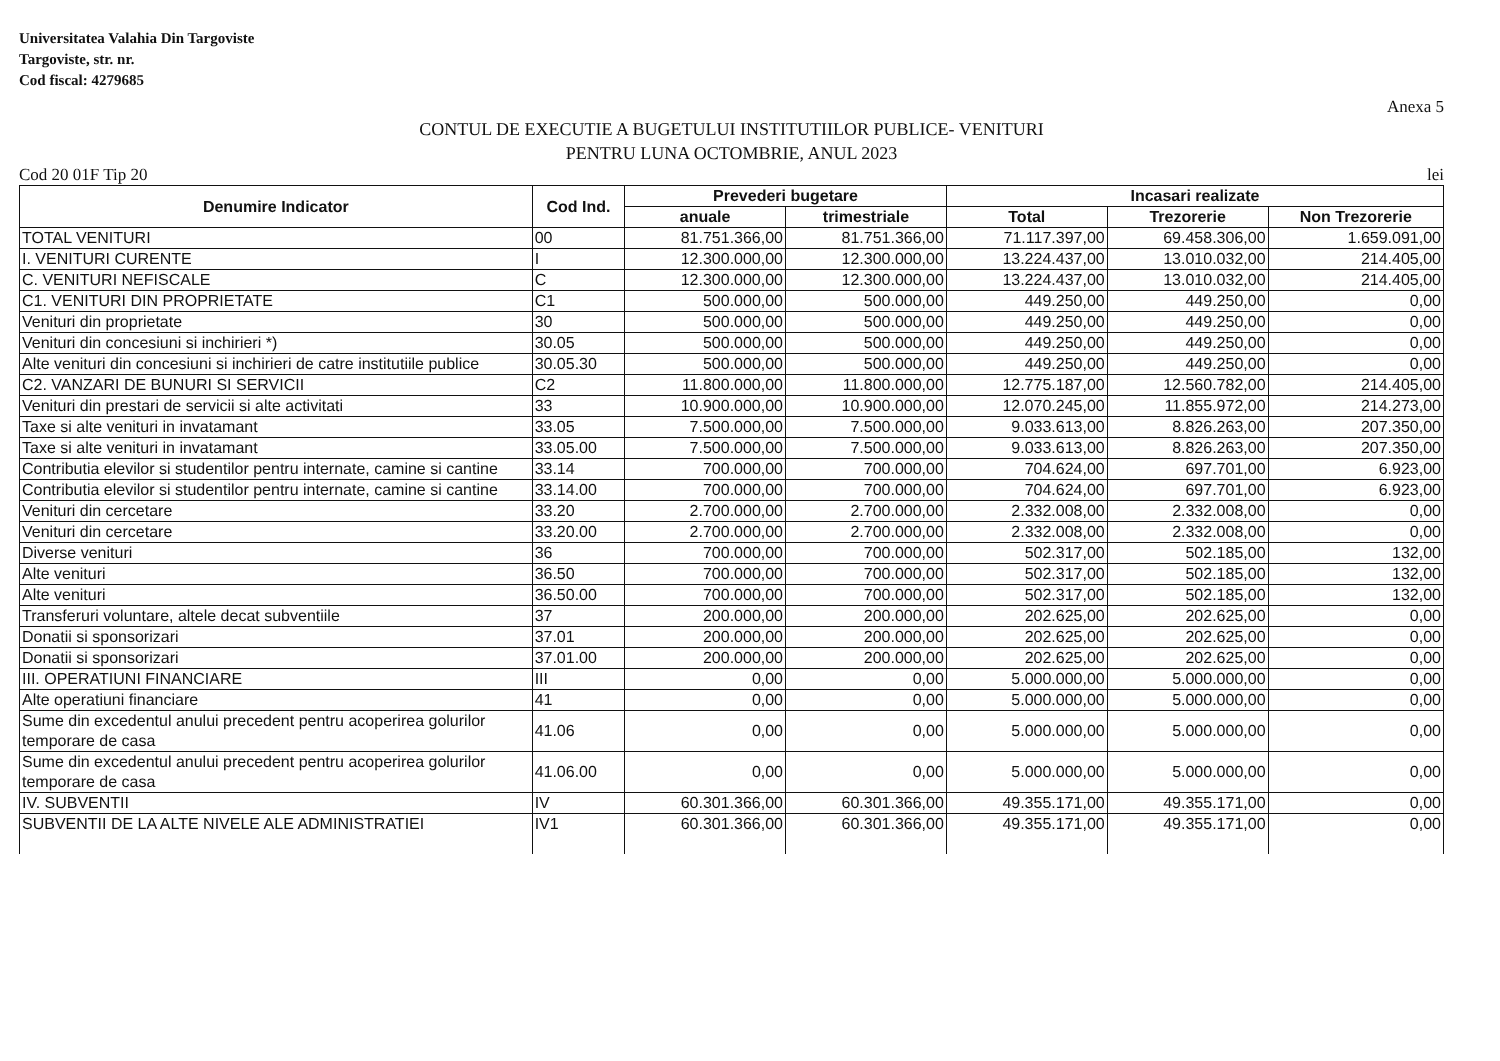Universitatea Valahia Din Targoviste
Targoviste, str. nr.
Cod fiscal: 4279685
Anexa 5
CONTUL DE EXECUTIE A BUGETULUI INSTITUTIILOR PUBLICE- VENITURI
PENTRU LUNA OCTOMBRIE, ANUL 2023
Cod 20 01F Tip 20 lei
| Denumire Indicator | Cod Ind. | Prevederi bugetare | | Incasari realizate | | |
| --- | --- | --- | --- | --- | --- | --- |
| | | anuale | trimestriale | Total | Trezorerie | Non Trezorerie |
| TOTAL VENITURI | 00 | 81.751.366,00 | 81.751.366,00 | 71.117.397,00 | 69.458.306,00 | 1.659.091,00 |
| I. VENITURI CURENTE | I | 12.300.000,00 | 12.300.000,00 | 13.224.437,00 | 13.010.032,00 | 214.405,00 |
| C. VENITURI NEFISCALE | C | 12.300.000,00 | 12.300.000,00 | 13.224.437,00 | 13.010.032,00 | 214.405,00 |
| C1. VENITURI DIN PROPRIETATE | C1 | 500.000,00 | 500.000,00 | 449.250,00 | 449.250,00 | 0,00 |
| Venituri din proprietate | 30 | 500.000,00 | 500.000,00 | 449.250,00 | 449.250,00 | 0,00 |
| Venituri din concesiuni si inchirieri *) | 30.05 | 500.000,00 | 500.000,00 | 449.250,00 | 449.250,00 | 0,00 |
| Alte venituri din concesiuni si inchirieri de catre institutiile publice | 30.05.30 | 500.000,00 | 500.000,00 | 449.250,00 | 449.250,00 | 0,00 |
| C2. VANZARI DE BUNURI SI SERVICII | C2 | 11.800.000,00 | 11.800.000,00 | 12.775.187,00 | 12.560.782,00 | 214.405,00 |
| Venituri din prestari de servicii si alte activitati | 33 | 10.900.000,00 | 10.900.000,00 | 12.070.245,00 | 11.855.972,00 | 214.273,00 |
| Taxe si alte venituri in invatamant | 33.05 | 7.500.000,00 | 7.500.000,00 | 9.033.613,00 | 8.826.263,00 | 207.350,00 |
| Taxe si alte venituri in invatamant | 33.05.00 | 7.500.000,00 | 7.500.000,00 | 9.033.613,00 | 8.826.263,00 | 207.350,00 |
| Contributia elevilor si studentilor pentru internate, camine si cantine | 33.14 | 700.000,00 | 700.000,00 | 704.624,00 | 697.701,00 | 6.923,00 |
| Contributia elevilor si studentilor pentru internate, camine si cantine | 33.14.00 | 700.000,00 | 700.000,00 | 704.624,00 | 697.701,00 | 6.923,00 |
| Venituri din cercetare | 33.20 | 2.700.000,00 | 2.700.000,00 | 2.332.008,00 | 2.332.008,00 | 0,00 |
| Venituri din cercetare | 33.20.00 | 2.700.000,00 | 2.700.000,00 | 2.332.008,00 | 2.332.008,00 | 0,00 |
| Diverse venituri | 36 | 700.000,00 | 700.000,00 | 502.317,00 | 502.185,00 | 132,00 |
| Alte venituri | 36.50 | 700.000,00 | 700.000,00 | 502.317,00 | 502.185,00 | 132,00 |
| Alte venituri | 36.50.00 | 700.000,00 | 700.000,00 | 502.317,00 | 502.185,00 | 132,00 |
| Transferuri voluntare, altele decat subventiile | 37 | 200.000,00 | 200.000,00 | 202.625,00 | 202.625,00 | 0,00 |
| Donatii si sponsorizari | 37.01 | 200.000,00 | 200.000,00 | 202.625,00 | 202.625,00 | 0,00 |
| Donatii si sponsorizari | 37.01.00 | 200.000,00 | 200.000,00 | 202.625,00 | 202.625,00 | 0,00 |
| III. OPERATIUNI FINANCIARE | III | 0,00 | 0,00 | 5.000.000,00 | 5.000.000,00 | 0,00 |
| Alte operatiuni financiare | 41 | 0,00 | 0,00 | 5.000.000,00 | 5.000.000,00 | 0,00 |
| Sume din excedentul anului precedent pentru acoperirea golurilor temporare de casa | 41.06 | 0,00 | 0,00 | 5.000.000,00 | 5.000.000,00 | 0,00 |
| Sume din excedentul anului precedent pentru acoperirea golurilor temporare de casa | 41.06.00 | 0,00 | 0,00 | 5.000.000,00 | 5.000.000,00 | 0,00 |
| IV. SUBVENTII | IV | 60.301.366,00 | 60.301.366,00 | 49.355.171,00 | 49.355.171,00 | 0,00 |
| SUBVENTII DE LA ALTE NIVELE ALE ADMINISTRATIEI | IV1 | 60.301.366,00 | 60.301.366,00 | 49.355.171,00 | 49.355.171,00 | 0,00 |